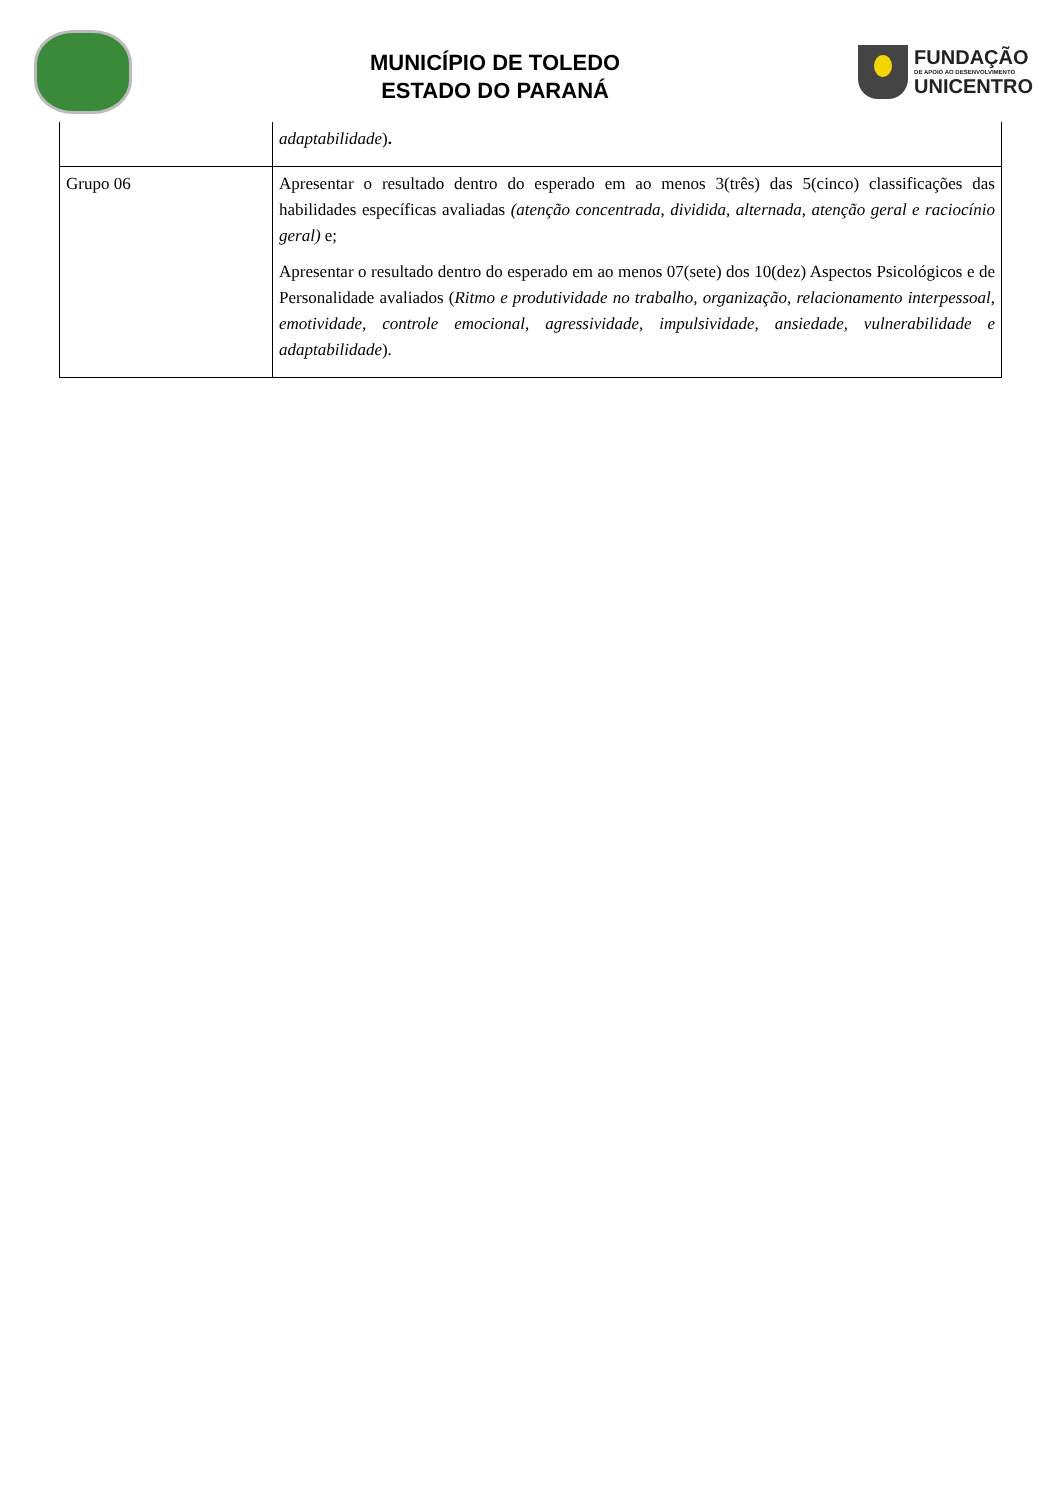MUNICÍPIO DE TOLEDO
ESTADO DO PARANÁ
FUNDAÇÃO
DE APOIO AO DESENVOLVIMENTO
UNICENTRO
| | adaptabilidade ) . |
| Grupo 06 | Apresentar o resultado dentro do esperado em ao menos 3(três) das 5(cinco) classificações das habilidades específicas avaliadas (atenção concentrada, dividida, alternada, atenção geral e raciocínio geral) e; Apresentar o resultado dentro do esperado em ao menos 07(sete) dos 10(dez) Aspectos Psicológicos e de Personalidade avaliados ( Ritmo e produtividade no trabalho, organização, relacionamento interpessoal, emotividade, controle emocional, agressividade, impulsividade, ansiedade, vulnerabilidade e adaptabilidade ). |